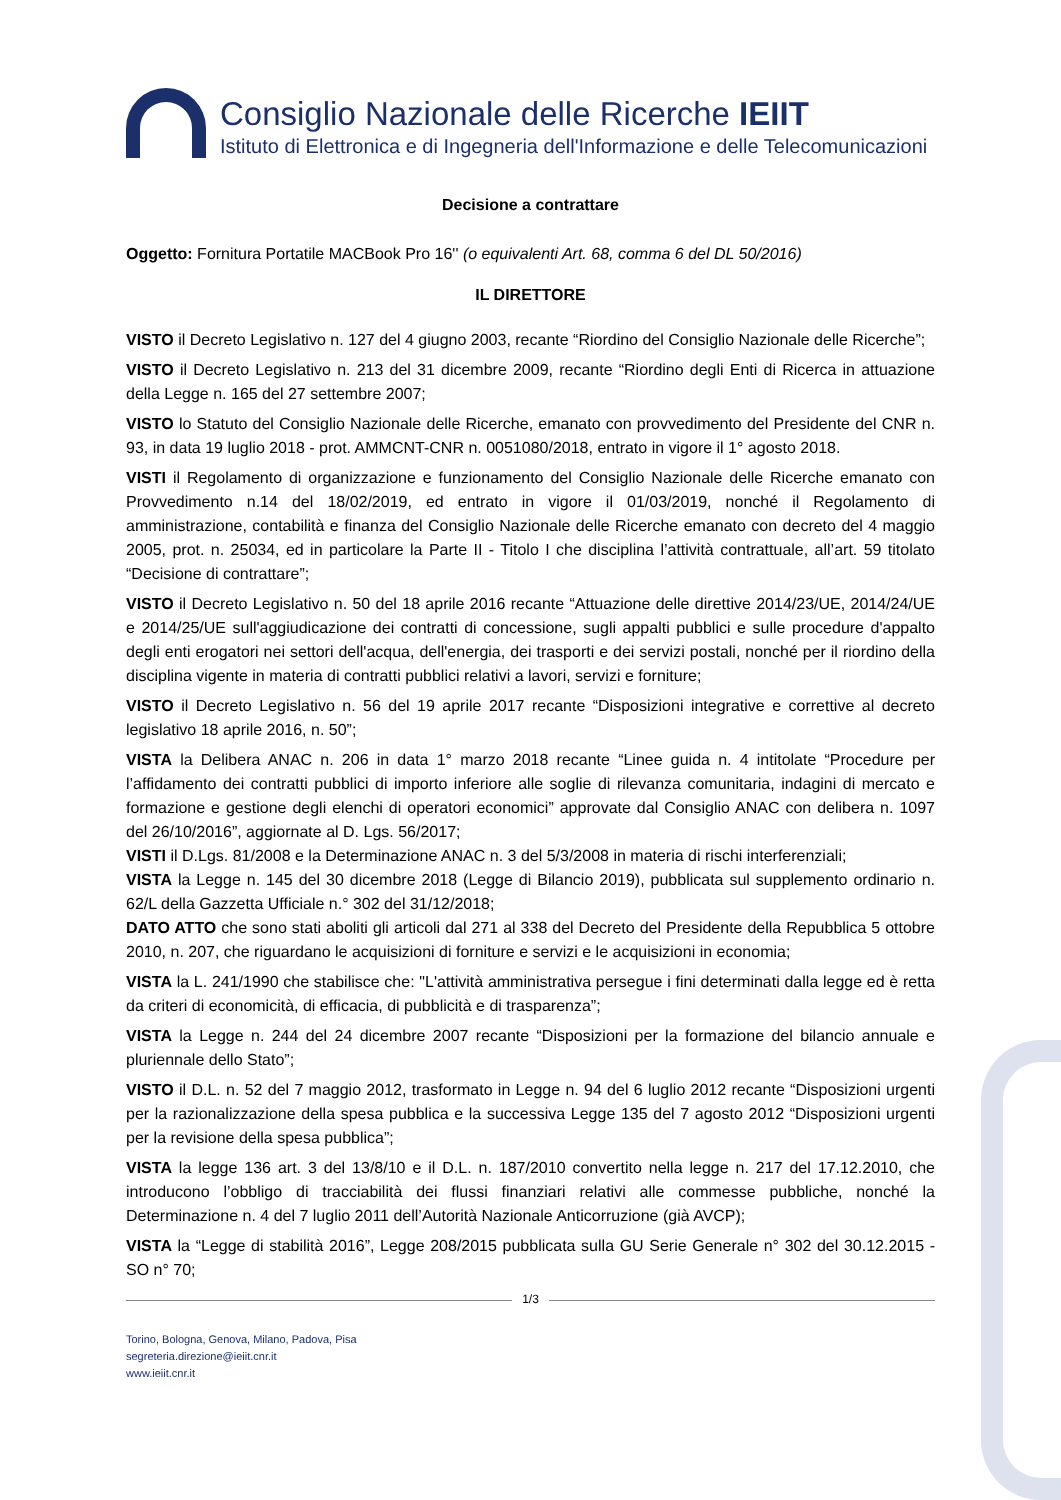Consiglio Nazionale delle Ricerche IEIIT
Istituto di Elettronica e di Ingegneria dell'Informazione e delle Telecomunicazioni
Decisione a contrattare
Oggetto: Fornitura Portatile MACBook Pro 16'' (o equivalenti Art. 68, comma 6 del DL 50/2016)
IL DIRETTORE
VISTO il Decreto Legislativo n. 127 del 4 giugno 2003, recante “Riordino del Consiglio Nazionale delle Ricerche”;
VISTO il Decreto Legislativo n. 213 del 31 dicembre 2009, recante “Riordino degli Enti di Ricerca in attuazione della Legge n. 165 del 27 settembre 2007;
VISTO lo Statuto del Consiglio Nazionale delle Ricerche, emanato con provvedimento del Presidente del CNR n. 93, in data 19 luglio 2018 - prot. AMMCNT-CNR n. 0051080/2018, entrato in vigore il 1° agosto 2018.
VISTI il Regolamento di organizzazione e funzionamento del Consiglio Nazionale delle Ricerche emanato con Provvedimento n.14 del 18/02/2019, ed entrato in vigore il 01/03/2019, nonché il Regolamento di amministrazione, contabilità e finanza del Consiglio Nazionale delle Ricerche emanato con decreto del 4 maggio 2005, prot. n. 25034, ed in particolare la Parte II - Titolo I che disciplina l’attività contrattuale, all’art. 59 titolato “Decisione di contrattare”;
VISTO il Decreto Legislativo n. 50 del 18 aprile 2016 recante “Attuazione delle direttive 2014/23/UE, 2014/24/UE e 2014/25/UE sull'aggiudicazione dei contratti di concessione, sugli appalti pubblici e sulle procedure d'appalto degli enti erogatori nei settori dell'acqua, dell'energia, dei trasporti e dei servizi postali, nonché per il riordino della disciplina vigente in materia di contratti pubblici relativi a lavori, servizi e forniture;
VISTO il Decreto Legislativo n. 56 del 19 aprile 2017 recante “Disposizioni integrative e correttive al decreto legislativo 18 aprile 2016, n. 50”;
VISTA la Delibera ANAC n. 206 in data 1° marzo 2018 recante “Linee guida n. 4 intitolate “Procedure per l’affidamento dei contratti pubblici di importo inferiore alle soglie di rilevanza comunitaria, indagini di mercato e formazione e gestione degli elenchi di operatori economici” approvate dal Consiglio ANAC con delibera n. 1097 del 26/10/2016”, aggiornate al D. Lgs. 56/2017;
VISTI il D.Lgs. 81/2008 e la Determinazione ANAC n. 3 del 5/3/2008 in materia di rischi interferenziali;
VISTA la Legge n. 145 del 30 dicembre 2018 (Legge di Bilancio 2019), pubblicata sul supplemento ordinario n. 62/L della Gazzetta Ufficiale n.° 302 del 31/12/2018;
DATO ATTO che sono stati aboliti gli articoli dal 271 al 338 del Decreto del Presidente della Repubblica 5 ottobre 2010, n. 207, che riguardano le acquisizioni di forniture e servizi e le acquisizioni in economia;
VISTA la L. 241/1990 che stabilisce che: "L'attività amministrativa persegue i fini determinati dalla legge ed è retta da criteri di economicità, di efficacia, di pubblicità e di trasparenza”;
VISTA la Legge n. 244 del 24 dicembre 2007 recante “Disposizioni per la formazione del bilancio annuale e pluriennale dello Stato”;
VISTO il D.L. n. 52 del 7 maggio 2012, trasformato in Legge n. 94 del 6 luglio 2012 recante “Disposizioni urgenti per la razionalizzazione della spesa pubblica e la successiva Legge 135 del 7 agosto 2012 “Disposizioni urgenti per la revisione della spesa pubblica”;
VISTA la legge 136 art. 3 del 13/8/10 e il D.L. n. 187/2010 convertito nella legge n. 217 del 17.12.2010, che introducono l’obbligo di tracciabilità dei flussi finanziari relativi alle commesse pubbliche, nonché la Determinazione n. 4 del 7 luglio 2011 dell’Autorità Nazionale Anticorruzione (già AVCP);
VISTA la “Legge di stabilità 2016”, Legge 208/2015 pubblicata sulla GU Serie Generale n° 302 del 30.12.2015 - SO n° 70;
1/3
Torino, Bologna, Genova, Milano, Padova, Pisa
segreteria.direzione@ieiit.cnr.it
www.ieiit.cnr.it